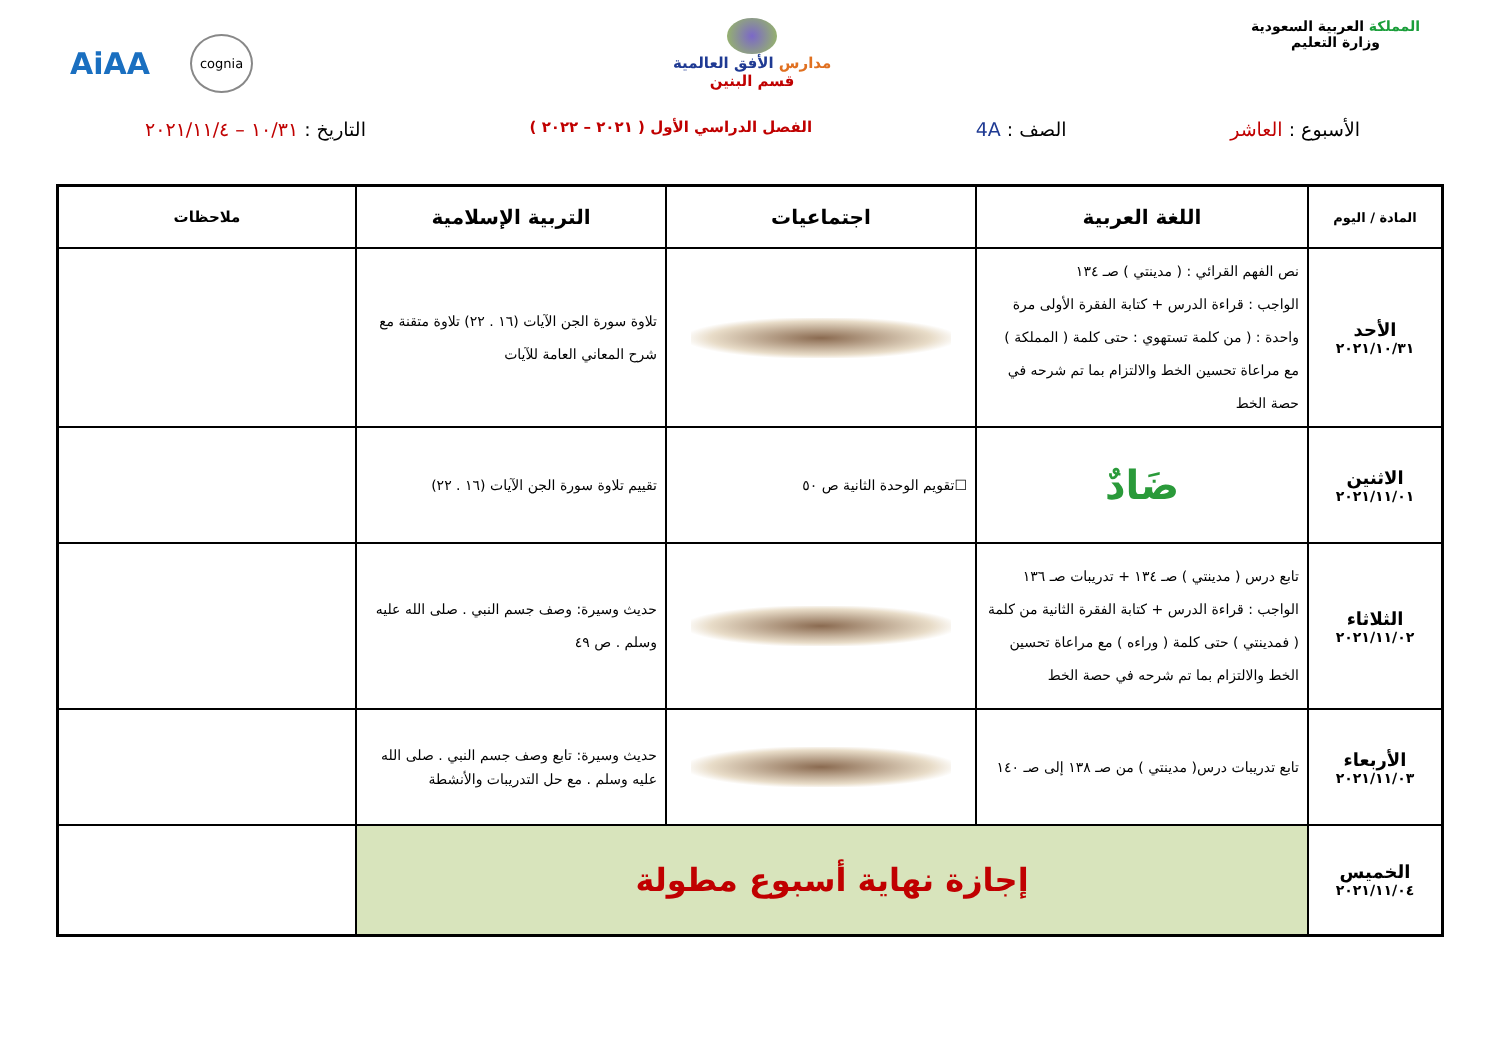المملكة العربية السعودية
وزارة التعليم
مدارس الأفق العالمية
قسم البنين
AiAA cognia
الأسبوع : العاشر الصف : 4A
الفصل الدراسي الأول ( ٢٠٢١ – ٢٠٢٢ )
التاريخ : ١٠/٣١ – ٢٠٢١/١١/٤
| المادة / اليوم | اللغة العربية | اجتماعيات | التربية الإسلامية | ملاحظات |
| --- | --- | --- | --- | --- |
| الأحد ٢٠٢١/١٠/٣١ | نص الفهم القرائي : ( مدينتي ) صـ ١٣٤ الواجب : قراءة الدرس + كتابة الفقرة الأولى مرة واحدة : ( من كلمة تستهوي : حتى كلمة ( المملكة ) مع مراعاة تحسين الخط والالتزام بما تم شرحه في حصة الخط | | تلاوة سورة الجن الآيات (١٦ . ٢٢) تلاوة متقنة مع شرح المعاني العامة للآيات | |
| الاثنين ٢٠٢١/١١/٠١ | ضَادٌ | ☐تقويم الوحدة الثانية ص ٥٠ | تقييم تلاوة سورة الجن الآيات (١٦ . ٢٢) | |
| الثلاثاء ٢٠٢١/١١/٠٢ | تابع درس ( مدينتي ) صـ ١٣٤ + تدريبات صـ ١٣٦ الواجب : قراءة الدرس + كتابة الفقرة الثانية من كلمة ( فمدينتي ) حتى كلمة ( وراءه ) مع مراعاة تحسين الخط والالتزام بما تم شرحه في حصة الخط | | حديث وسيرة: وصف جسم النبي . صلى الله عليه وسلم . ص ٤٩ | |
| الأربعاء ٢٠٢١/١١/٠٣ | تابع تدريبات درس( مدينتي ) من صـ ١٣٨ إلى صـ ١٤٠ | | حديث وسيرة: تابع وصف جسم النبي . صلى الله عليه وسلم . مع حل التدريبات والأنشطة | |
| الخميس ٢٠٢١/١١/٠٤ | إجازة نهاية أسبوع مطولة | | | |